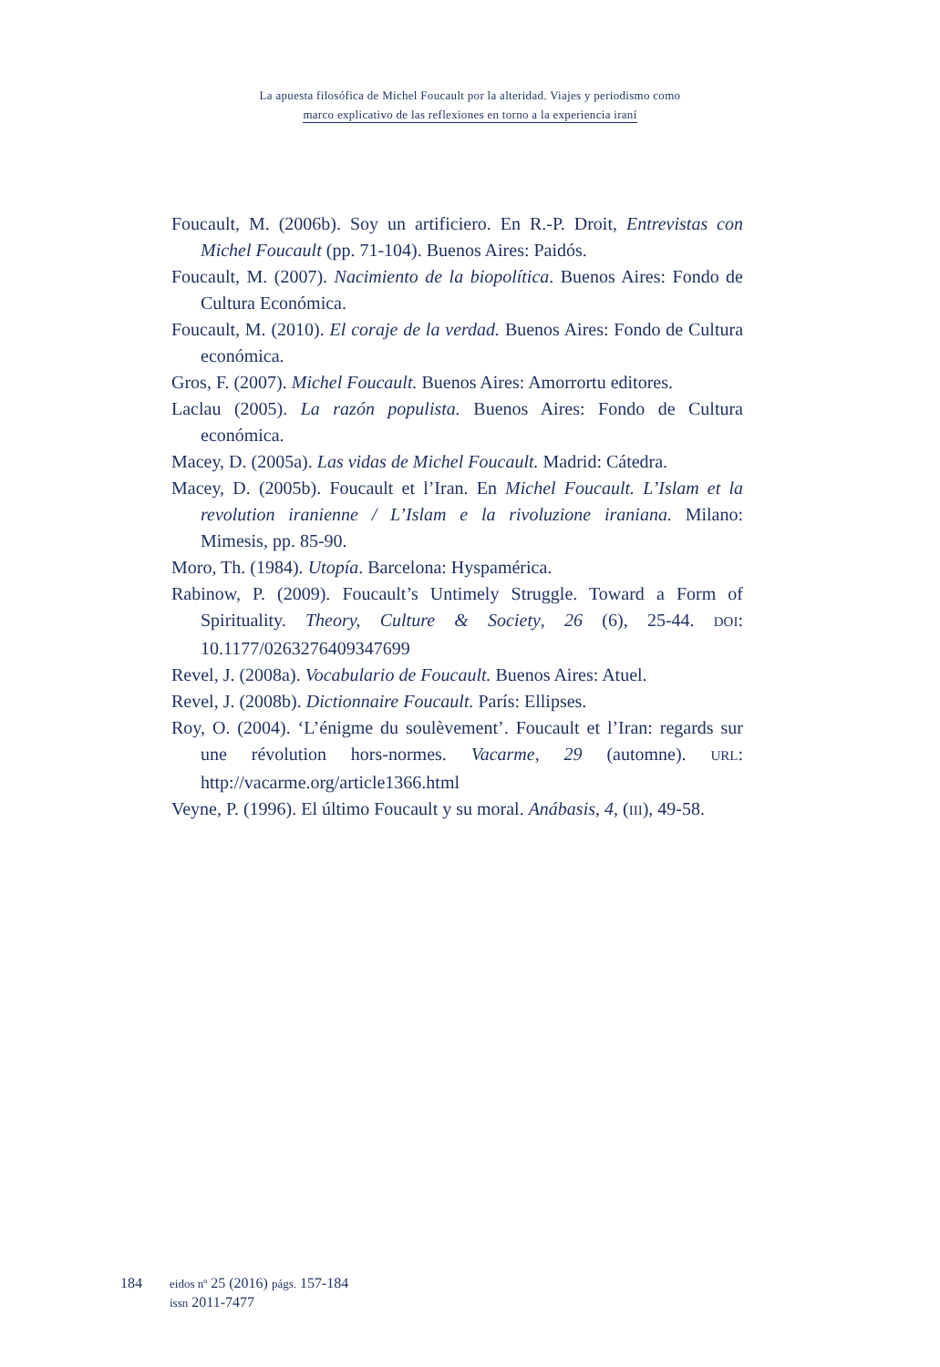La apuesta filosófica de Michel Foucault por la alteridad. Viajes y periodismo como
marco explicativo de las reflexiones en torno a la experiencia iraní
Foucault, M. (2006b). Soy un artificiero. En R.-P. Droit, Entrevistas con Michel Foucault (pp. 71-104). Buenos Aires: Paidós.
Foucault, M. (2007). Nacimiento de la biopolítica. Buenos Aires: Fondo de Cultura Económica.
Foucault, M. (2010). El coraje de la verdad. Buenos Aires: Fondo de Cultura económica.
Gros, F. (2007). Michel Foucault. Buenos Aires: Amorrortu editores.
Laclau (2005). La razón populista. Buenos Aires: Fondo de Cultura económica.
Macey, D. (2005a). Las vidas de Michel Foucault. Madrid: Cátedra.
Macey, D. (2005b). Foucault et l’Iran. En Michel Foucault. L’Islam et la revolution iranienne / L’Islam e la rivoluzione iraniana. Milano: Mimesis, pp. 85-90.
Moro, Th. (1984). Utopía. Barcelona: Hyspamérica.
Rabinow, P. (2009). Foucault’s Untimely Struggle. Toward a Form of Spirituality. Theory, Culture & Society, 26 (6), 25-44. DOI: 10.1177/0263276409347699
Revel, J. (2008a). Vocabulario de Foucault. Buenos Aires: Atuel.
Revel, J. (2008b). Dictionnaire Foucault. París: Ellipses.
Roy, O. (2004). ‘L’énigme du soulèvement’. Foucault et l’Iran: regards sur une révolution hors-normes. Vacarme, 29 (automne). URL: http://vacarme.org/article1366.html
Veyne, P. (1996). El último Foucault y su moral. Anábasis, 4, (III), 49-58.
184
eidos nº 25 (2016) págs. 157-184
issn 2011-7477